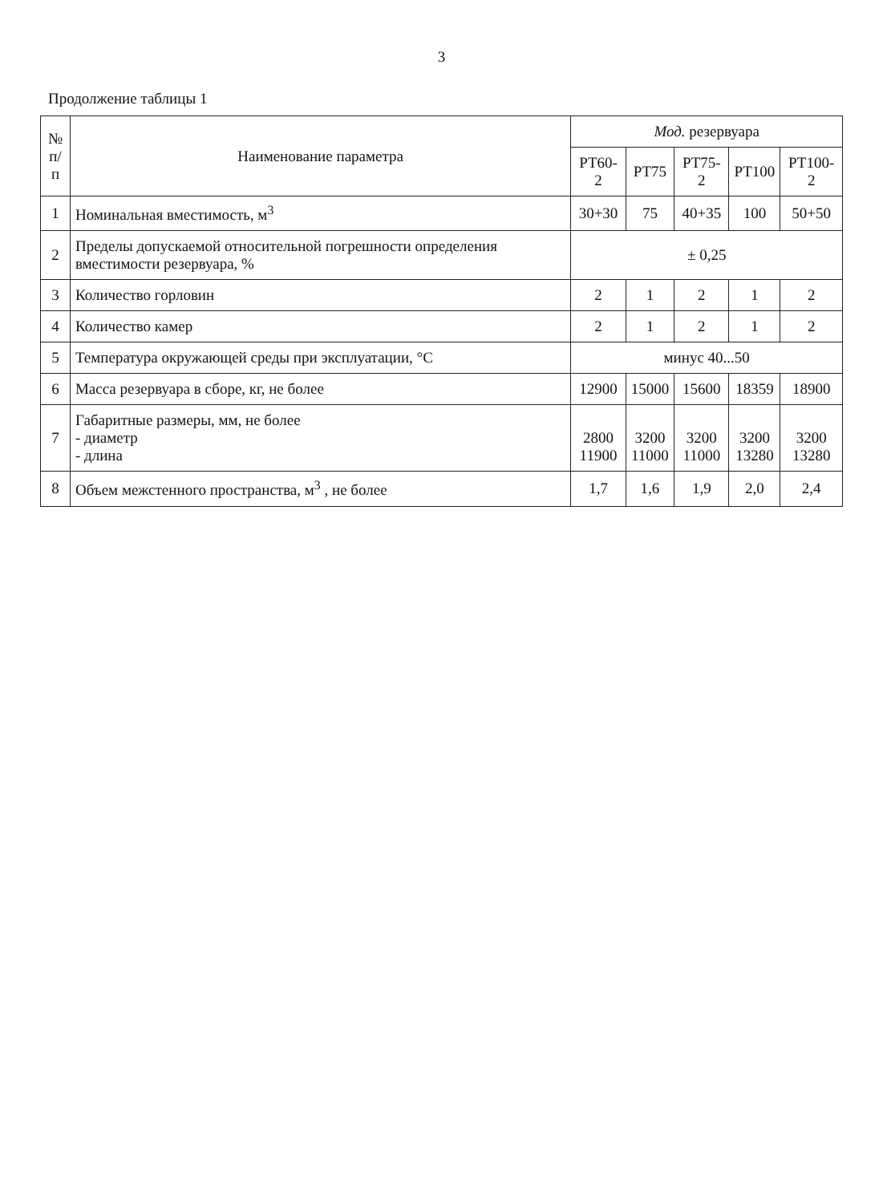3
Продолжение таблицы 1
| № п/п | Наименование параметра | Мод. резервуара | | | | |
| --- | --- | --- | --- | --- | --- | --- |
| | | РТ60-2 | РТ75 | РТ75-2 | РТ100 | РТ100-2 |
| 1 | Номинальная вместимость, м<sup>3</sup> | 30+30 | 75 | 40+35 | 100 | 50+50 |
| 2 | Пределы допускаемой относительной погрешности определения вместимости резервуара, % | ± 0,25 | | | | |
| 3 | Количество горловин | 2 | 1 | 2 | 1 | 2 |
| 4 | Количество камер | 2 | 1 | 2 | 1 | 2 |
| 5 | Температура окружающей среды при эксплуатации, °С | минус 40...50 | | | | |
| 6 | Масса резервуара в сборе, кг, не более | 12900 | 15000 | 15600 | 18359 | 18900 |
| 7 | Габаритные размеры, мм, не более - диаметр - длина | 2800 11900 | 3200 11000 | 3200 11000 | 3200 13280 | 3200 13280 |
| 8 | Объем межстенного пространства, м<sup>3</sup> , не более | 1,7 | 1,6 | 1,9 | 2,0 | 2,4 |